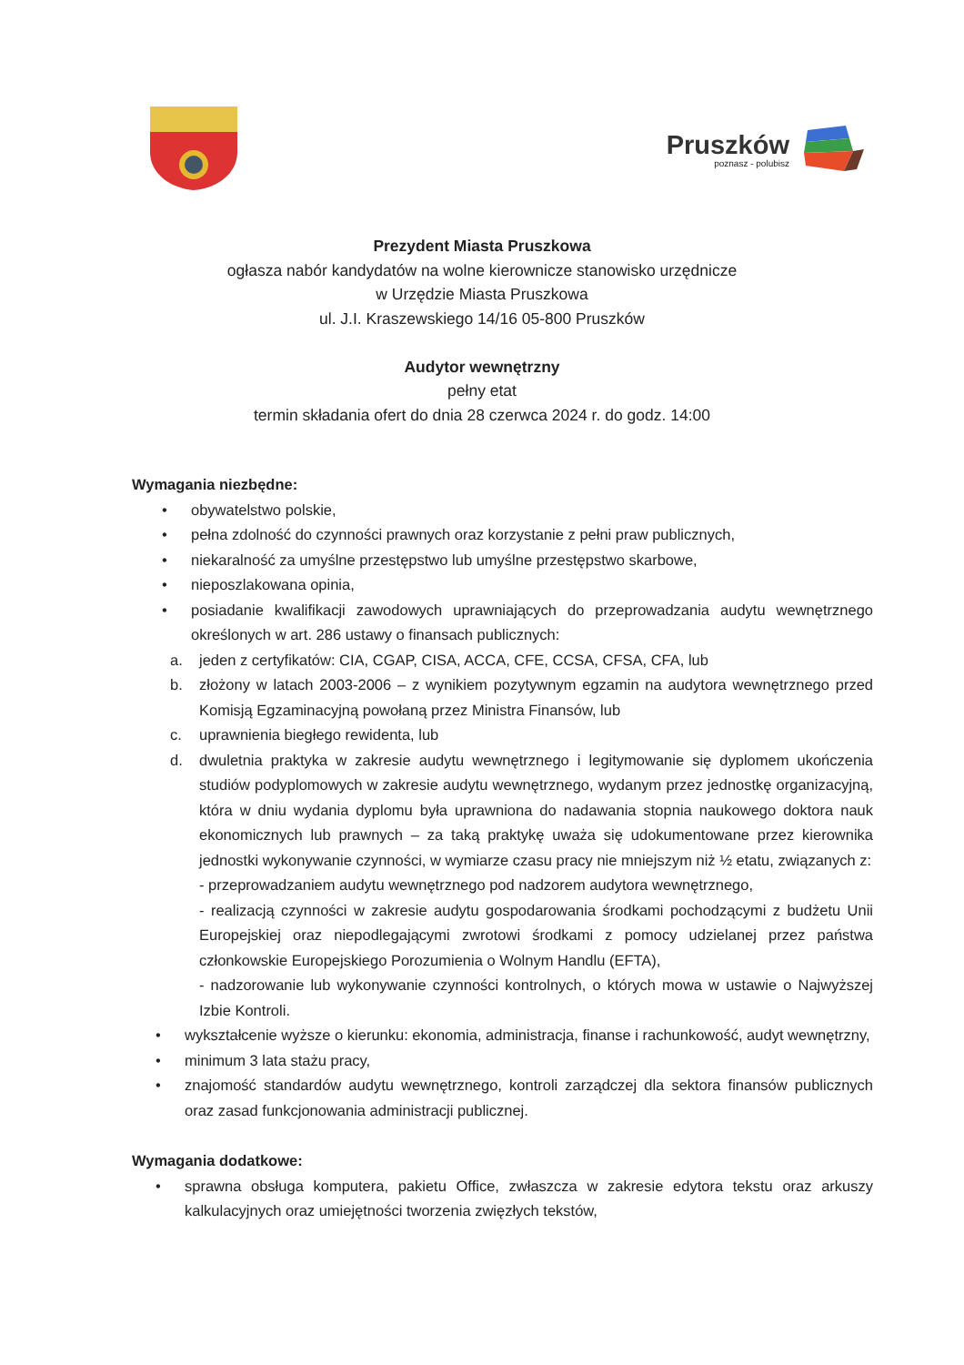Pruszków
poznasz - polubisz
Prezydent Miasta Pruszkowa
ogłasza nabór kandydatów na wolne kierownicze stanowisko urzędnicze
w Urzędzie Miasta Pruszkowa
ul. J.I. Kraszewskiego 14/16 05-800 Pruszków
Audytor wewnętrzny
pełny etat
termin składania ofert do dnia 28 czerwca 2024 r. do godz. 14:00
Wymagania niezbędne:
• obywatelstwo polskie,
• pełna zdolność do czynności prawnych oraz korzystanie z pełni praw publicznych,
• niekaralność za umyślne przestępstwo lub umyślne przestępstwo skarbowe,
• nieposzlakowana opinia,
• posiadanie kwalifikacji zawodowych uprawniających do przeprowadzania audytu wewnętrznego określonych w art. 286 ustawy o finansach publicznych:
a. jeden z certyfikatów: CIA, CGAP, CISA, ACCA, CFE, CCSA, CFSA, CFA, lub
b. złożony w latach 2003-2006 – z wynikiem pozytywnym egzamin na audytora wewnętrznego przed Komisją Egzaminacyjną powołaną przez Ministra Finansów, lub
c. uprawnienia biegłego rewidenta, lub
d. dwuletnia praktyka w zakresie audytu wewnętrznego i legitymowanie się dyplomem ukończenia studiów podyplomowych w zakresie audytu wewnętrznego, wydanym przez jednostkę organizacyjną, która w dniu wydania dyplomu była uprawniona do nadawania stopnia naukowego doktora nauk ekonomicznych lub prawnych – za taką praktykę uważa się udokumentowane przez kierownika jednostki wykonywanie czynności, w wymiarze czasu pracy nie mniejszym niż ½ etatu, związanych z:
- przeprowadzaniem audytu wewnętrznego pod nadzorem audytora wewnętrznego,
- realizacją czynności w zakresie audytu gospodarowania środkami pochodzącymi z budżetu Unii Europejskiej oraz niepodlegającymi zwrotowi środkami z pomocy udzielanej przez państwa członkowskie Europejskiego Porozumienia o Wolnym Handlu (EFTA),
- nadzorowanie lub wykonywanie czynności kontrolnych, o których mowa w ustawie o Najwyższej Izbie Kontroli.
• wykształcenie wyższe o kierunku: ekonomia, administracja, finanse i rachunkowość, audyt wewnętrzny,
• minimum 3 lata stażu pracy,
• znajomość standardów audytu wewnętrznego, kontroli zarządczej dla sektora finansów publicznych oraz zasad funkcjonowania administracji publicznej.
Wymagania dodatkowe:
• sprawna obsługa komputera, pakietu Office, zwłaszcza w zakresie edytora tekstu oraz arkuszy kalkulacyjnych oraz umiejętności tworzenia zwięzłych tekstów,